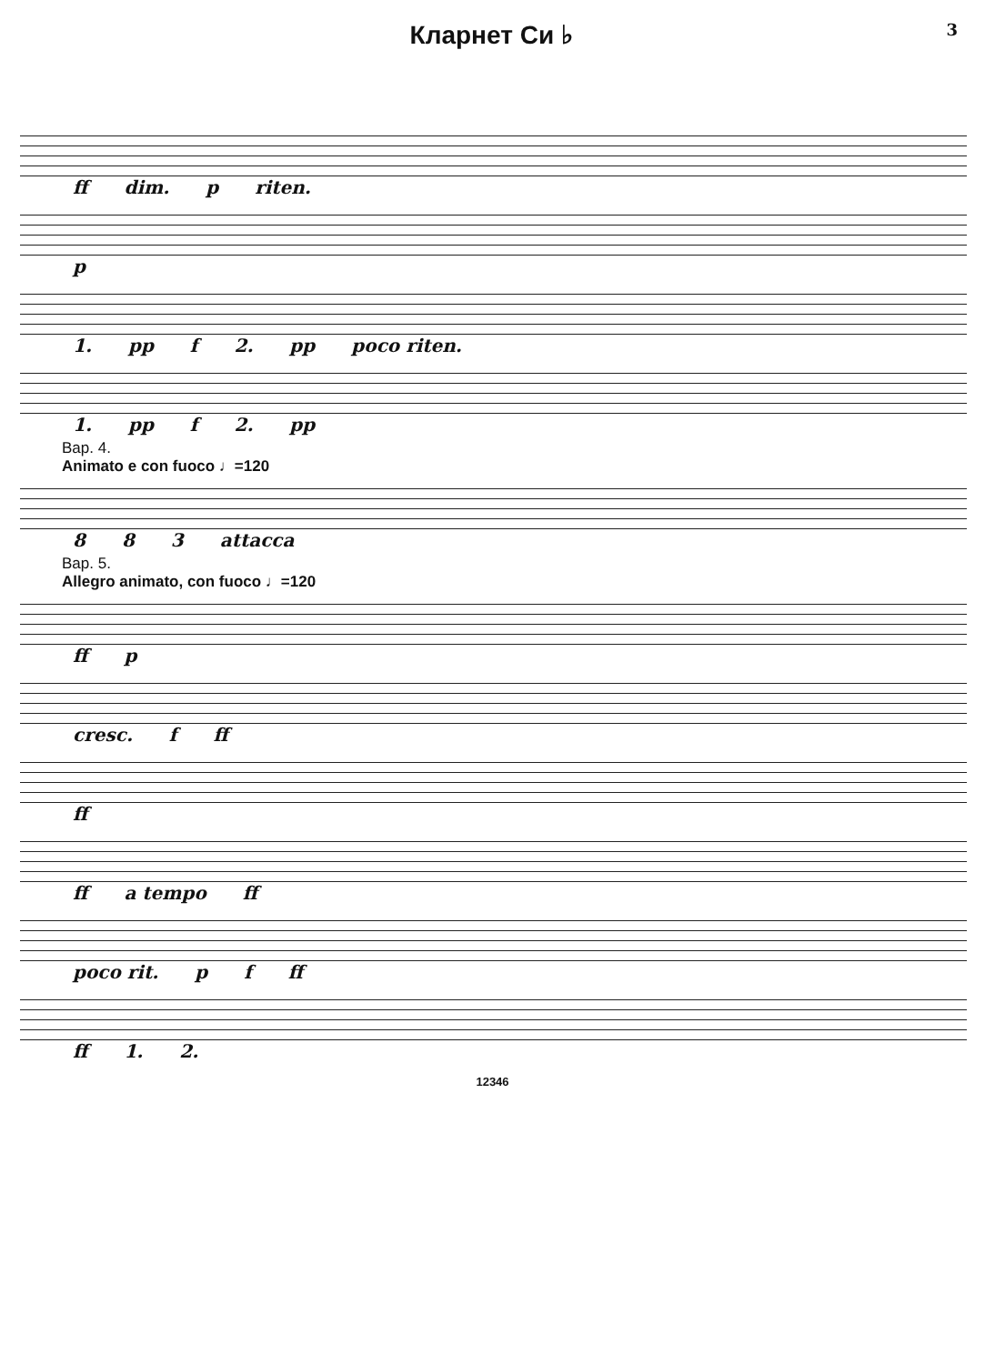Кларнет Си ♭
3
ff dim. p riten.
p
1. pp f 2. pp poco riten.
1. pp f 2. pp
Вар. 4.
Animato e con fuoco ♩=120
8 8 3 attacca
Вар. 5.
Allegro animato, con fuoco ♩=120
ff p
cresc. f ff
ff
ff a tempo ff
poco rit. p f ff
ff 1. 2.
12346